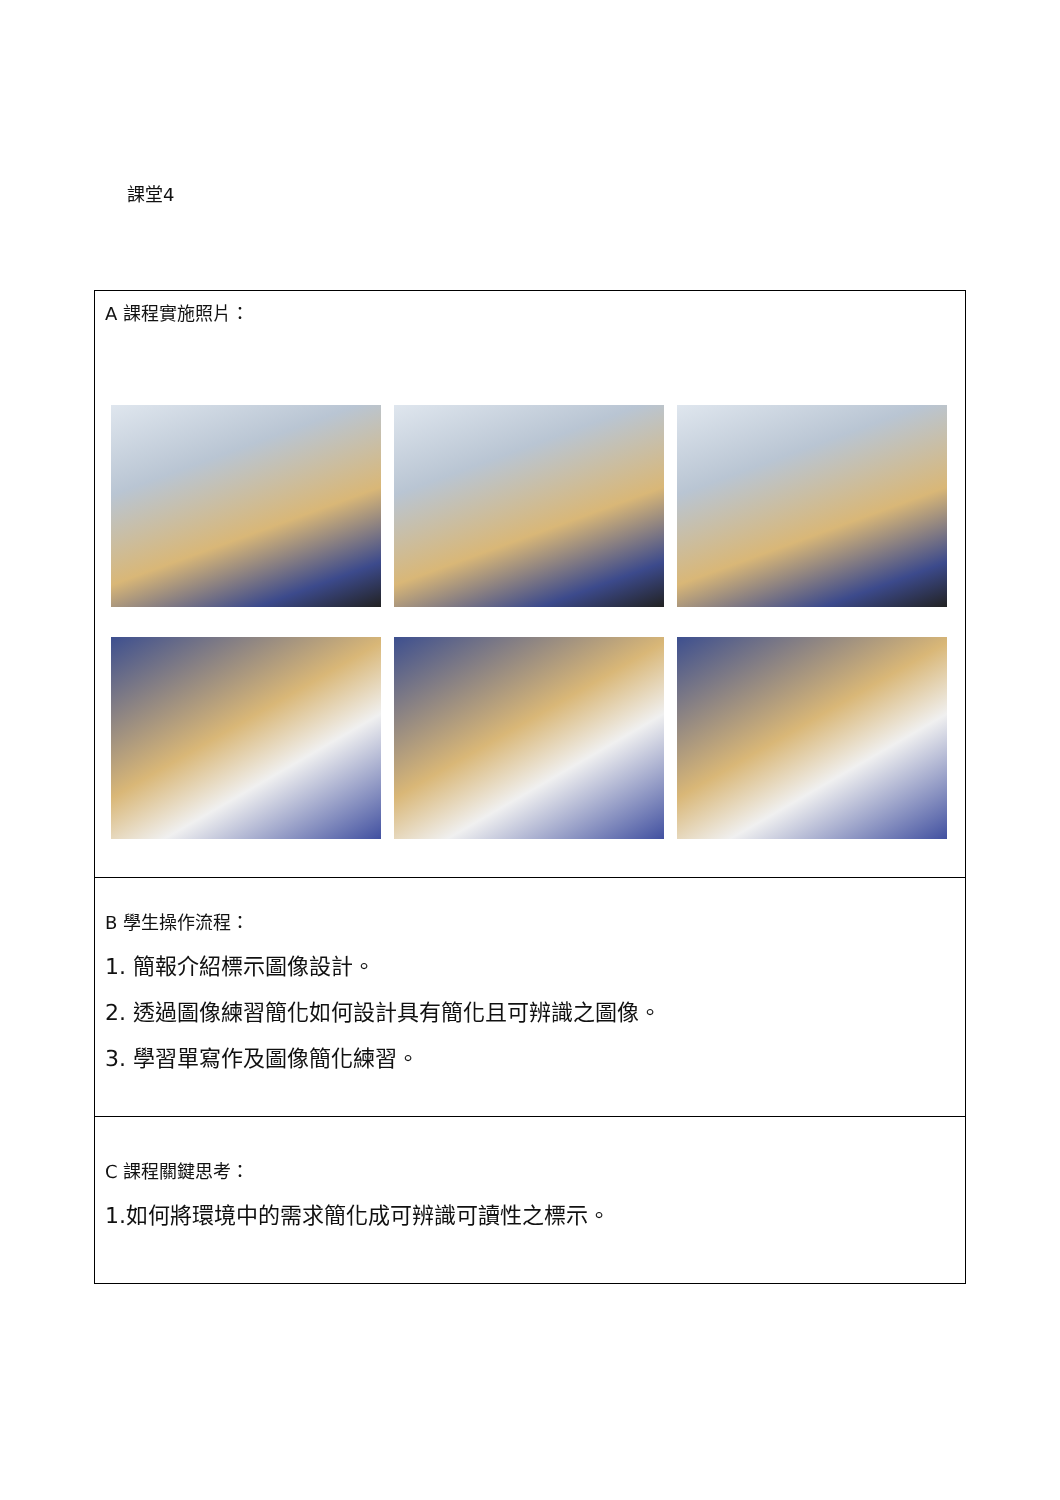課堂4
| A 課程實施照片： |
| B 學生操作流程： 1. 簡報介紹標示圖像設計。 2. 透過圖像練習簡化如何設計具有簡化且可辨識之圖像。 3. 學習單寫作及圖像簡化練習。 |
| C 課程關鍵思考： 1.如何將環境中的需求簡化成可辨識可讀性之標示。 |